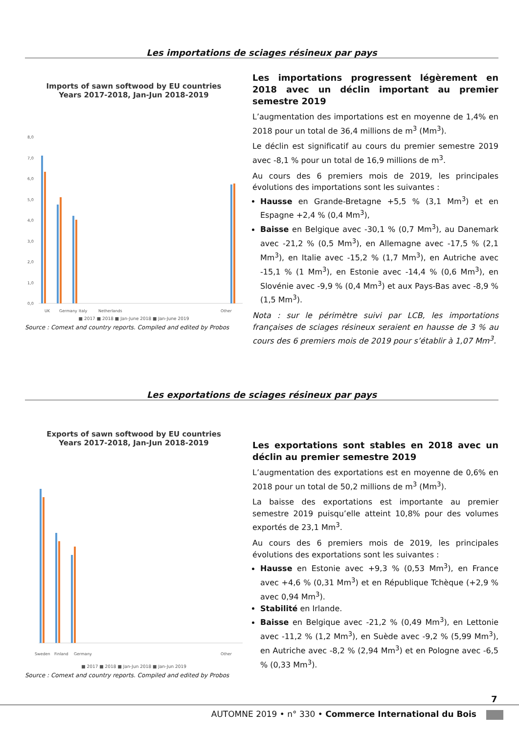Les importations de sciages résineux par pays
Imports of sawn softwood by EU countries
Years 2017-2018, Jan-Jun 2018-2019
8,0
7,0
6,0
5,0
4,0
3,0
2,0
1,0
0,0
UK
Germany
Italy
Netherlands
Other
■ 2017 ■ 2018 ■ Jan-June 2018 ■ Jan-June 2019
Source : Comext and country reports. Compiled and edited by Probos
Les importations progressent légèrement en 2018 avec un déclin important au premier semestre 2019
L’augmentation des importations est en moyenne de 1,4% en 2018 pour un total de 36,4 millions de m<sup>3</sup> (Mm<sup>3</sup>).
Le déclin est significatif au cours du premier semestre 2019 avec -8,1 % pour un total de 16,9 millions de m<sup>3</sup>.
Au cours des 6 premiers mois de 2019, les principales évolutions des importations sont les suivantes :
Hausse en Grande-Bretagne +5,5 % (3,1 Mm<sup>3</sup>) et en Espagne +2,4 % (0,4 Mm<sup>3</sup>),
Baisse en Belgique avec -30,1 % (0,7 Mm<sup>3</sup>), au Danemark avec -21,2 % (0,5 Mm<sup>3</sup>), en Allemagne avec -17,5 % (2,1 Mm<sup>3</sup>), en Italie avec -15,2 % (1,7 Mm<sup>3</sup>), en Autriche avec -15,1 % (1 Mm<sup>3</sup>), en Estonie avec -14,4 % (0,6 Mm<sup>3</sup>), en Slovénie avec -9,9 % (0,4 Mm<sup>3</sup>) et aux Pays-Bas avec -8,9 % (1,5 Mm<sup>3</sup>).
Nota : sur le périmètre suivi par LCB, les importations françaises de sciages résineux seraient en hausse de 3 % au cours des 6 premiers mois de 2019 pour s’établir à 1,07 Mm<sup>3</sup>.
Les exportations de sciages résineux par pays
Exports of sawn softwood by EU countries
Years 2017-2018, Jan-Jun 2018-2019
Sweden
Finland
Germany
Other
■ 2017 ■ 2018 ■ Jan-Jun 2018 ■ Jan-Jun 2019
Source : Comext and country reports. Compiled and edited by Probos
Les exportations sont stables en 2018 avec un déclin au premier semestre 2019
L’augmentation des exportations est en moyenne de 0,6% en 2018 pour un total de 50,2 millions de m<sup>3</sup> (Mm<sup>3</sup>).
La baisse des exportations est importante au premier semestre 2019 puisqu’elle atteint 10,8% pour des volumes exportés de 23,1 Mm<sup>3</sup>.
Au cours des 6 premiers mois de 2019, les principales évolutions des exportations sont les suivantes :
Hausse en Estonie avec +9,3 % (0,53 Mm<sup>3</sup>), en France avec +4,6 % (0,31 Mm<sup>3</sup>) et en République Tchèque (+2,9 % avec 0,94 Mm<sup>3</sup>).
Stabilité en Irlande.
Baisse en Belgique avec -21,2 % (0,49 Mm<sup>3</sup>), en Lettonie avec -11,2 % (1,2 Mm<sup>3</sup>), en Suède avec -9,2 % (5,99 Mm<sup>3</sup>), en Autriche avec -8,2 % (2,94 Mm<sup>3</sup>) et en Pologne avec -6,5 % (0,33 Mm<sup>3</sup>).
7
AUTOMNE 2019 • n° 330 • Commerce International du Bois